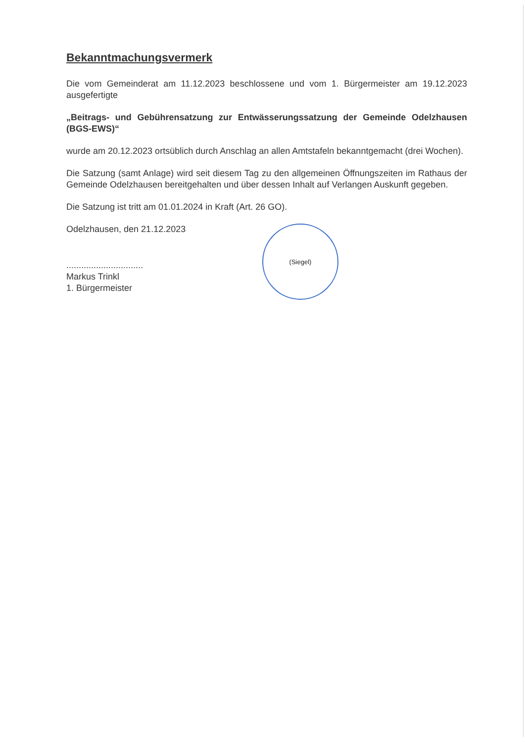Bekanntmachungsvermerk
Die vom Gemeinderat am 11.12.2023 beschlossene und vom 1. Bürgermeister am 19.12.2023 ausgefertigte
„Beitrags- und Gebührensatzung zur Entwässerungssatzung der Gemeinde Odelzhausen (BGS-EWS)“
wurde am 20.12.2023 ortsüblich durch Anschlag an allen Amtstafeln bekanntgemacht (drei Wochen).
Die Satzung (samt Anlage) wird seit diesem Tag zu den allgemeinen Öffnungszeiten im Rathaus der Gemeinde Odelzhausen bereitgehalten und über dessen Inhalt auf Verlangen Auskunft gegeben.
Die Satzung ist tritt am 01.01.2024 in Kraft (Art. 26 GO).
Odelzhausen, den 21.12.2023
...............................
Markus Trinkl
1. Bürgermeister
(Siegel)